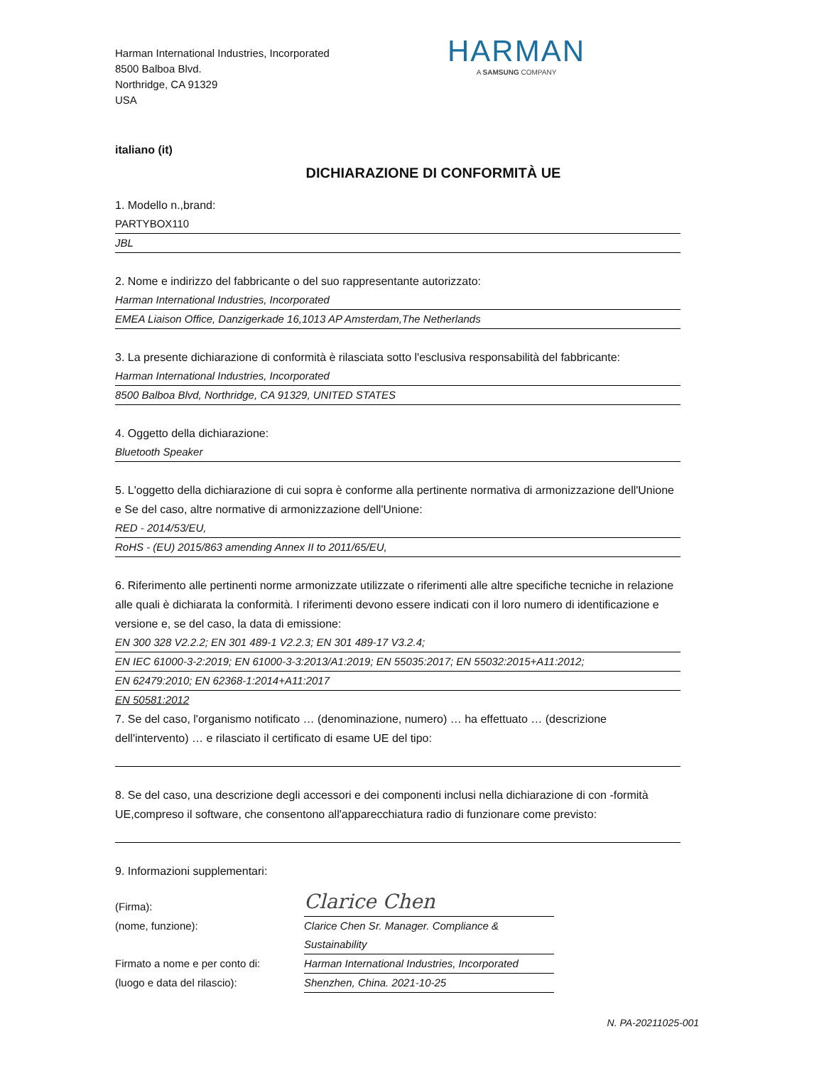Harman International Industries, Incorporated
8500 Balboa Blvd.
Northridge, CA 91329
USA
HARMAN
A SAMSUNG COMPANY
italiano (it)
DICHIARAZIONE DI CONFORMITÀ UE
1. Modello n.,brand:
PARTYBOX110
JBL
2. Nome e indirizzo del fabbricante o del suo rappresentante autorizzato:
Harman International Industries, Incorporated
EMEA Liaison Office, Danzigerkade 16,1013 AP Amsterdam,The Netherlands
3. La presente dichiarazione di conformità è rilasciata sotto l'esclusiva responsabilità del fabbricante:
Harman International Industries, Incorporated
8500 Balboa Blvd, Northridge, CA 91329, UNITED STATES
4. Oggetto della dichiarazione:
Bluetooth Speaker
5. L'oggetto della dichiarazione di cui sopra è conforme alla pertinente normativa di armonizzazione dell'Unione e Se del caso, altre normative di armonizzazione dell'Unione:
RED - 2014/53/EU,
RoHS - (EU) 2015/863 amending Annex II to 2011/65/EU,
6. Riferimento alle pertinenti norme armonizzate utilizzate o riferimenti alle altre specifiche tecniche in relazione alle quali è dichiarata la conformità. I riferimenti devono essere indicati con il loro numero di identificazione e versione e, se del caso, la data di emissione:
EN 300 328 V2.2.2; EN 301 489-1 V2.2.3; EN 301 489-17 V3.2.4;
EN IEC 61000-3-2:2019; EN 61000-3-3:2013/A1:2019; EN 55035:2017; EN 55032:2015+A11:2012;
EN 62479:2010; EN 62368-1:2014+A11:2017
EN 50581:2012
7. Se del caso, l'organismo notificato … (denominazione, numero) … ha effettuato … (descrizione dell'intervento) … e rilasciato il certificato di esame UE del tipo:
8. Se del caso, una descrizione degli accessori e dei componenti inclusi nella dichiarazione di con -formità UE,compreso il software, che consentono all'apparecchiatura radio di funzionare come previsto:
9. Informazioni supplementari:
(Firma):
Clarice Chen
(nome, funzione): Clarice Chen Sr. Manager. Compliance & Sustainability
Firmato a nome e per conto di:
Harman International Industries, Incorporated
(luogo e data del rilascio): Shenzhen, China. 2021-10-25
N. PA-20211025-001